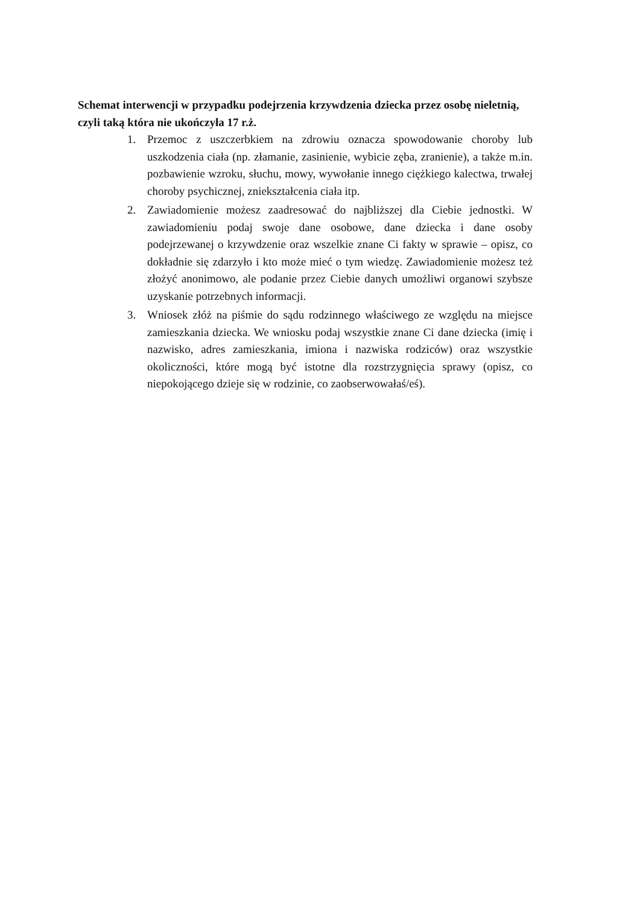Schemat interwencji w przypadku podejrzenia krzywdzenia dziecka przez osobę nieletnią, czyli taką która nie ukończyła 17 r.ż.
1. Przemoc z uszczerbkiem na zdrowiu oznacza spowodowanie choroby lub uszkodzenia ciała (np. złamanie, zasinienie, wybicie zęba, zranienie), a także m.in. pozbawienie wzroku, słuchu, mowy, wywołanie innego ciężkiego kalectwa, trwałej choroby psychicznej, zniekształcenia ciała itp.
2. Zawiadomienie możesz zaadresować do najbliższej dla Ciebie jednostki. W zawiadomieniu podaj swoje dane osobowe, dane dziecka i dane osoby podejrzewanej o krzywdzenie oraz wszelkie znane Ci fakty w sprawie – opisz, co dokładnie się zdarzyło i kto może mieć o tym wiedzę. Zawiadomienie możesz też złożyć anonimowo, ale podanie przez Ciebie danych umożliwi organowi szybsze uzyskanie potrzebnych informacji.
3. Wniosek złóż na piśmie do sądu rodzinnego właściwego ze względu na miejsce zamieszkania dziecka. We wniosku podaj wszystkie znane Ci dane dziecka (imię i nazwisko, adres zamieszkania, imiona i nazwiska rodziców) oraz wszystkie okoliczności, które mogą być istotne dla rozstrzygnięcia sprawy (opisz, co niepokojącego dzieje się w rodzinie, co zaobserwowałaś/eś).